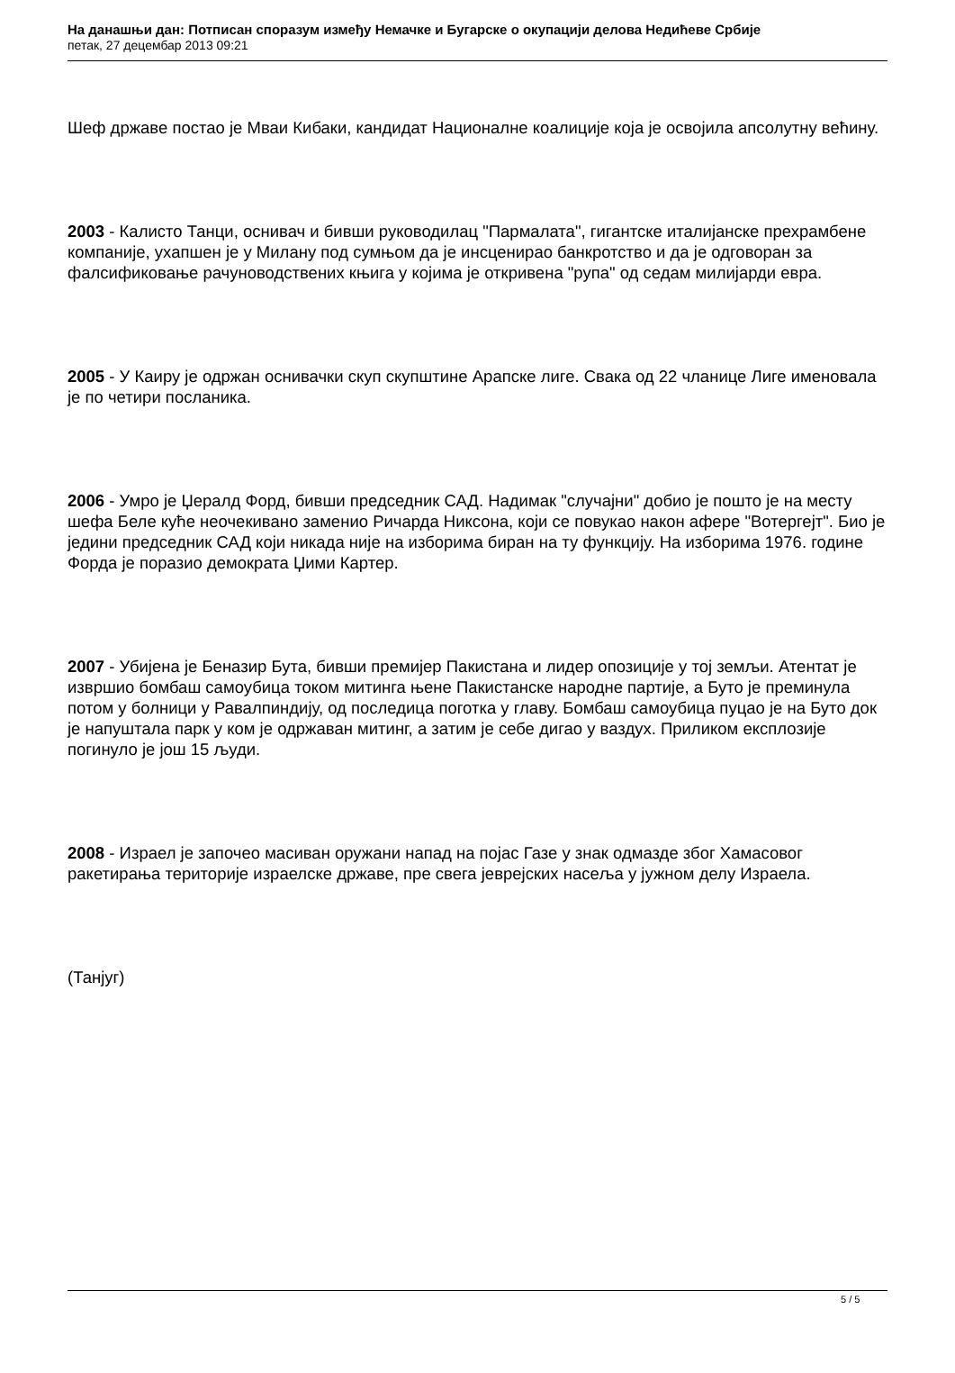На данашњи дан: Потписан споразум између Немачке и Бугарске о окупацији делова Недићеве Србије
петак, 27 децембар 2013 09:21
Шеф државе постао је Мваи Кибаки, кандидат Националне коалиције која је освојила апсолутну већину.
2003 - Калисто Танци, оснивач и бивши руководилац "Пармалата", гигантске италијанске прехрамбене компаније, ухапшен је у Милану под сумњом да је инсценирао банкротство и да је одговоран за фалсификовање рачуноводствених књига у којима је откривена "рупа" од седам милијарди евра.
2005 - У Каиру је одржан оснивачки скуп скупштине Арапске лиге. Свака од 22 чланице Лиге именовала је по четири посланика.
2006 - Умро је Џералд Форд, бивши председник САД. Надимак "случајни" добио је пошто је на месту шефа Беле куће неочекивано заменио Ричарда Никсона, који се повукао након афере "Вотергејт". Био је једини председник САД који никада није на изборима биран на ту функцију. На изборима 1976. године Форда је поразио демократа Џими Картер.
2007 - Убијена је Беназир Бута, бивши премијер Пакистана и лидер опозиције у тој земљи. Атентат је извршио бомбаш самоубица током митинга њене Пакистанске народне партије, а Буто је преминула потом у болници у Равалпиндију, од последица поготка у главу. Бомбаш самоубица пуцао је на Буто док је напуштала парк у ком је одржаван митинг, а затим је себе дигао у ваздух. Приликом експлозије погинуло је још 15 људи.
2008 - Израел је започео масиван оружани напад на појас Газе у знак одмазде због Хамасовог ракетирања територије израелске државе, пре свега јеврејских насеља у јужном делу Израела.
(Танјуг)
5 / 5